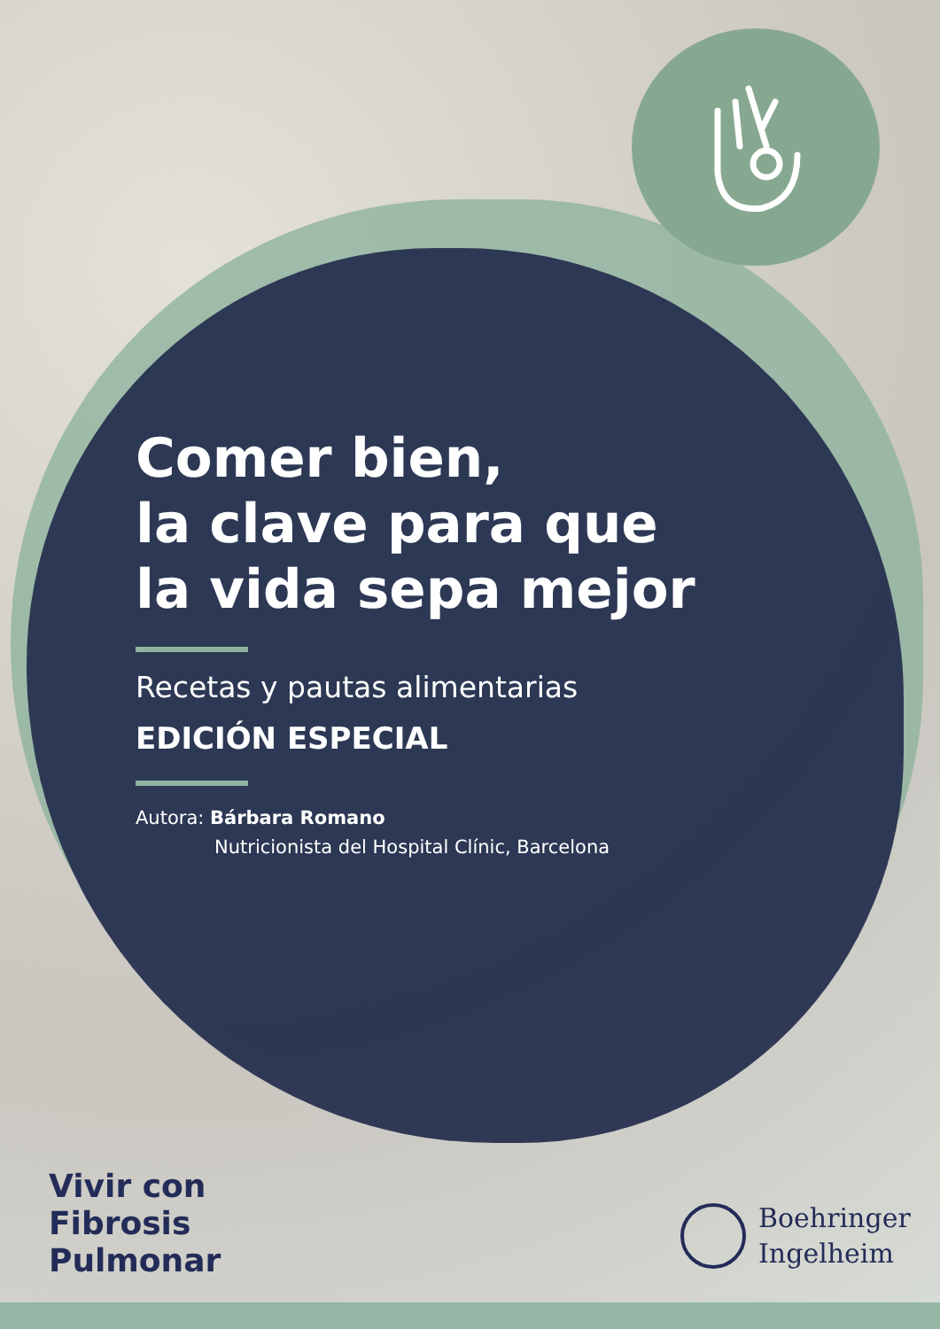Comer bien,
la clave para que
la vida sepa mejor
Recetas y pautas alimentarias
EDICIÓN ESPECIAL
Autora: Bárbara Romano
Nutricionista del Hospital Clínic, Barcelona
Vivir con
Fibrosis
Pulmonar
Boehringer
Ingelheim